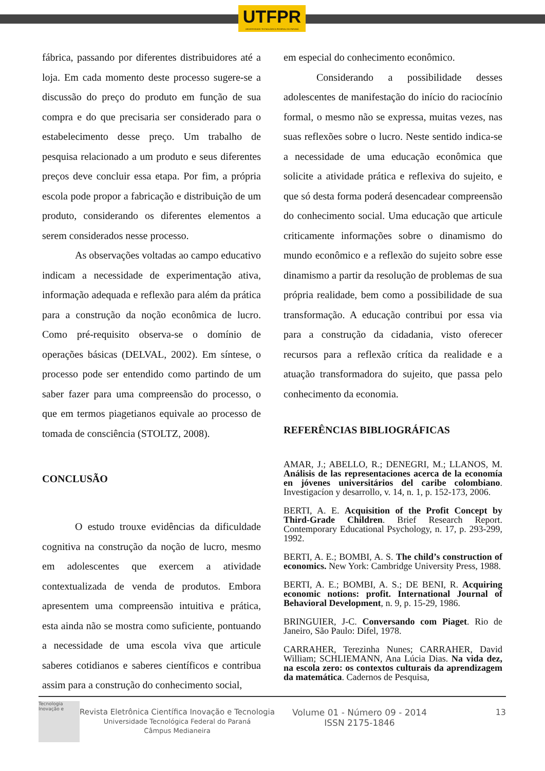UTFPR
UNIVERSIDADE TECNOLÓGICA FEDERAL DO PARANÁ
fábrica, passando por diferentes distribuidores até a loja. Em cada momento deste processo sugere-se a discussão do preço do produto em função de sua compra e do que precisaria ser considerado para o estabelecimento desse preço. Um trabalho de pesquisa relacionado a um produto e seus diferentes preços deve concluir essa etapa. Por fim, a própria escola pode propor a fabricação e distribuição de um produto, considerando os diferentes elementos a serem considerados nesse processo.
As observações voltadas ao campo educativo indicam a necessidade de experimentação ativa, informação adequada e reflexão para além da prática para a construção da noção econômica de lucro. Como pré-requisito observa-se o domínio de operações básicas (DELVAL, 2002). Em síntese, o processo pode ser entendido como partindo de um saber fazer para uma compreensão do processo, o que em termos piagetianos equivale ao processo de tomada de consciência (STOLTZ, 2008).
CONCLUSÃO
O estudo trouxe evidências da dificuldade cognitiva na construção da noção de lucro, mesmo em adolescentes que exercem a atividade contextualizada de venda de produtos. Embora apresentem uma compreensão intuitiva e prática, esta ainda não se mostra como suficiente, pontuando a necessidade de uma escola viva que articule saberes cotidianos e saberes científicos e contribua assim para a construção do conhecimento social,
em especial do conhecimento econômico.
Considerando a possibilidade desses adolescentes de manifestação do início do raciocínio formal, o mesmo não se expressa, muitas vezes, nas suas reflexões sobre o lucro. Neste sentido indica-se a necessidade de uma educação econômica que solicite a atividade prática e reflexiva do sujeito, e que só desta forma poderá desencadear compreensão do conhecimento social. Uma educação que articule criticamente informações sobre o dinamismo do mundo econômico e a reflexão do sujeito sobre esse dinamismo a partir da resolução de problemas de sua própria realidade, bem como a possibilidade de sua transformação. A educação contribui por essa via para a construção da cidadania, visto oferecer recursos para a reflexão crítica da realidade e a atuação transformadora do sujeito, que passa pelo conhecimento da economia.
REFERÊNCIAS BIBLIOGRÁFICAS
AMAR, J.; ABELLO, R.; DENEGRI, M.; LLANOS, M. Análisis de las representaciones acerca de la economía en jóvenes universitários del caribe colombiano. Investigacíon y desarrollo, v. 14, n. 1, p. 152-173, 2006.
BERTI, A. E. Acquisition of the Profit Concept by Third-Grade Children. Brief Research Report. Contemporary Educational Psychology, n. 17, p. 293-299, 1992.
BERTI, A. E.; BOMBI, A. S. The child’s construction of economics. New York: Cambridge University Press, 1988.
BERTI, A. E.; BOMBI, A. S.; DE BENI, R. Acquiring economic notions: profit. International Journal of Behavioral Development, n. 9, p. 15-29, 1986.
BRINGUIER, J-C. Conversando com Piaget. Rio de Janeiro, São Paulo: Difel, 1978.
CARRAHER, Terezinha Nunes; CARRAHER, David William; SCHLIEMANN, Ana Lúcia Dias. Na vida dez, na escola zero: os contextos culturais da aprendizagem da matemática. Cadernos de Pesquisa,
Tecnologia Inovação e
Revista Eletrônica Científica Inovação e Tecnologia
Universidade Tecnológica Federal do Paraná
Câmpus Medianeira
Volume 01 - Número 09 - 2014
ISSN 2175-1846
13